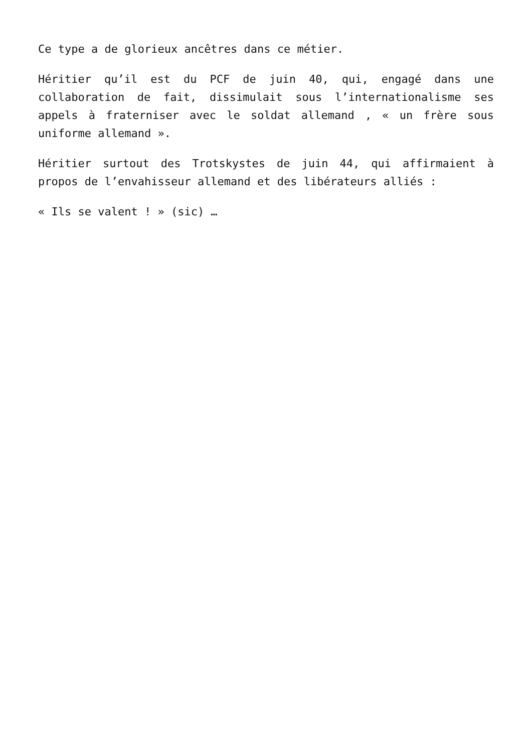Ce type a de glorieux ancêtres dans ce métier.
Héritier qu’il est du PCF de juin 40, qui, engagé dans une collaboration de fait, dissimulait sous l’internationalisme ses appels à fraterniser avec le soldat allemand , « un frère sous uniforme allemand ».
Héritier surtout des Trotskystes de juin 44, qui affirmaient à propos de l’envahisseur allemand et des libérateurs alliés :
« Ils se valent ! » (sic) …